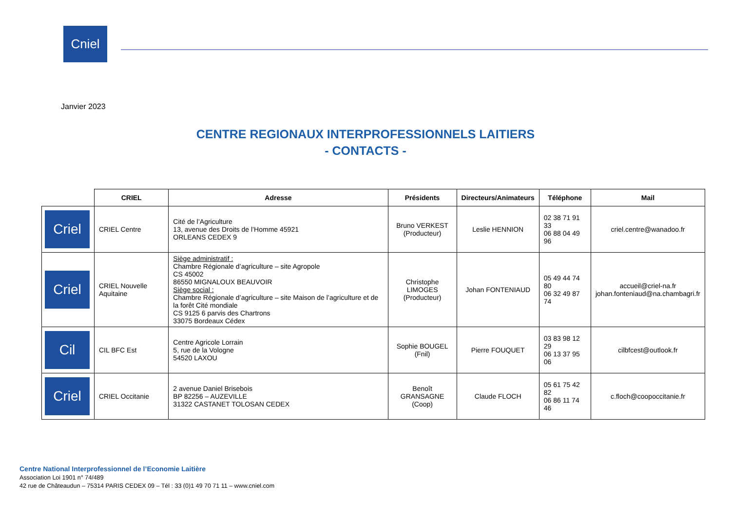Cniel
Janvier 2023
CENTRE REGIONAUX INTERPROFESSIONNELS LAITIERS
- CONTACTS -
| | CRIEL | Adresse | Présidents | Directeurs/Animateurs | Téléphone | Mail |
| --- | --- | --- | --- | --- | --- | --- |
| Criel | CRIEL Centre | Cité de l’Agriculture 13, avenue des Droits de l’Homme 45921 ORLEANS CEDEX 9 | Bruno VERKEST (Producteur) | Leslie HENNION | 02 38 71 91 33 06 88 04 49 96 | criel.centre@wanadoo.fr |
| Criel | CRIEL Nouvelle Aquitaine | Siège administratif : Chambre Régionale d’agriculture – site Agropole CS 45002 86550 MIGNALOUX BEAUVOIR Siège social : Chambre Régionale d’agriculture – site Maison de l’agriculture et de la forêt Cité mondiale CS 9125 6 parvis des Chartrons 33075 Bordeaux Cédex | Christophe LIMOGES (Producteur) | Johan FONTENIAUD | 05 49 44 74 80 06 32 49 87 74 | accueil@criel-na.fr johan.fonteniaud@na.chambagri.fr |
| Cil | CIL BFC Est | Centre Agricole Lorrain 5, rue de la Vologne 54520 LAXOU | Sophie BOUGEL (Fnil) | Pierre FOUQUET | 03 83 98 12 29 06 13 37 95 06 | cilbfcest@outlook.fr |
| Criel | CRIEL Occitanie | 2 avenue Daniel Brisebois BP 82256 – AUZEVILLE 31322 CASTANET TOLOSAN CEDEX | Benoît GRANSAGNE (Coop) | Claude FLOCH | 05 61 75 42 82 06 86 11 74 46 | c.floch@coopoccitanie.fr |
Centre National Interprofessionnel de l’Economie Laitière
Association Loi 1901 n° 74/489
42 rue de Châteaudun – 75314 PARIS CEDEX 09 – Tél : 33 (0)1 49 70 71 11 – www.cniel.com